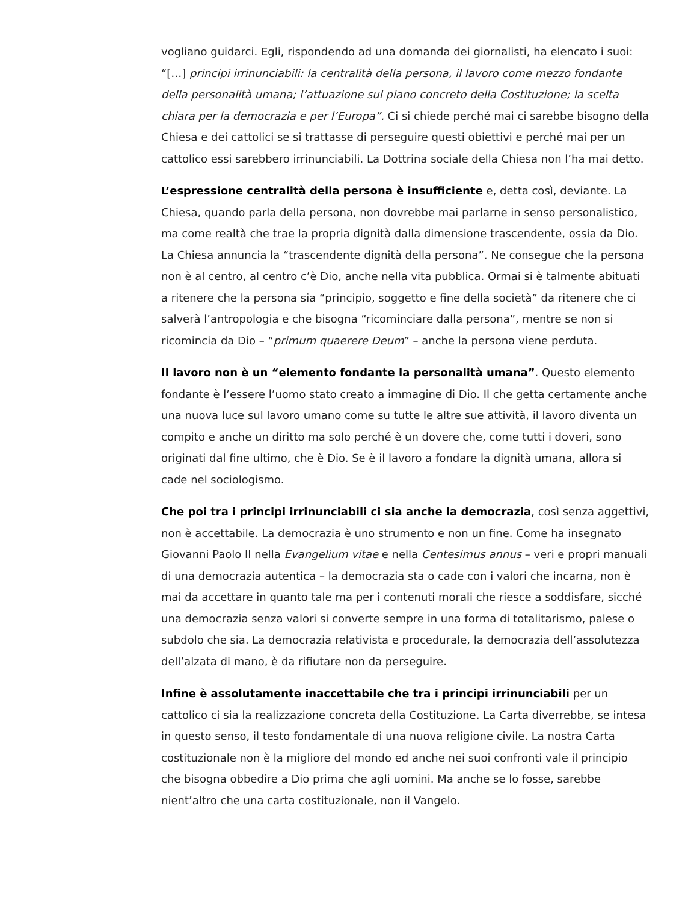vogliano guidarci. Egli, rispondendo ad una domanda dei giornalisti, ha elencato i suoi: “[…] principi irrinunciabili: la centralità della persona, il lavoro come mezzo fondante della personalità umana; l’attuazione sul piano concreto della Costituzione; la scelta chiara per la democrazia e per l’Europa”. Ci si chiede perché mai ci sarebbe bisogno della Chiesa e dei cattolici se si trattasse di perseguire questi obiettivi e perché mai per un cattolico essi sarebbero irrinunciabili. La Dottrina sociale della Chiesa non l’ha mai detto.
L’espressione centralità della persona è insufficiente e, detta così, deviante. La Chiesa, quando parla della persona, non dovrebbe mai parlarne in senso personalistico, ma come realtà che trae la propria dignità dalla dimensione trascendente, ossia da Dio. La Chiesa annuncia la “trascendente dignità della persona”. Ne consegue che la persona non è al centro, al centro c’è Dio, anche nella vita pubblica. Ormai si è talmente abituati a ritenere che la persona sia “principio, soggetto e fine della società” da ritenere che ci salverà l’antropologia e che bisogna “ricominciare dalla persona”, mentre se non si ricomincia da Dio – “primum quaerere Deum” – anche la persona viene perduta.
Il lavoro non è un “elemento fondante la personalità umana”. Questo elemento fondante è l’essere l’uomo stato creato a immagine di Dio. Il che getta certamente anche una nuova luce sul lavoro umano come su tutte le altre sue attività, il lavoro diventa un compito e anche un diritto ma solo perché è un dovere che, come tutti i doveri, sono originati dal fine ultimo, che è Dio. Se è il lavoro a fondare la dignità umana, allora si cade nel sociologismo.
Che poi tra i principi irrinunciabili ci sia anche la democrazia, così senza aggettivi, non è accettabile. La democrazia è uno strumento e non un fine. Come ha insegnato Giovanni Paolo II nella Evangelium vitae e nella Centesimus annus – veri e propri manuali di una democrazia autentica – la democrazia sta o cade con i valori che incarna, non è mai da accettare in quanto tale ma per i contenuti morali che riesce a soddisfare, sicché una democrazia senza valori si converte sempre in una forma di totalitarismo, palese o subdolo che sia. La democrazia relativista e procedurale, la democrazia dell’assolutezza dell’alzata di mano, è da rifiutare non da perseguire.
Infine è assolutamente inaccettabile che tra i principi irrinunciabili per un cattolico ci sia la realizzazione concreta della Costituzione. La Carta diverrebbe, se intesa in questo senso, il testo fondamentale di una nuova religione civile. La nostra Carta costituzionale non è la migliore del mondo ed anche nei suoi confronti vale il principio che bisogna obbedire a Dio prima che agli uomini. Ma anche se lo fosse, sarebbe nient’altro che una carta costituzionale, non il Vangelo.